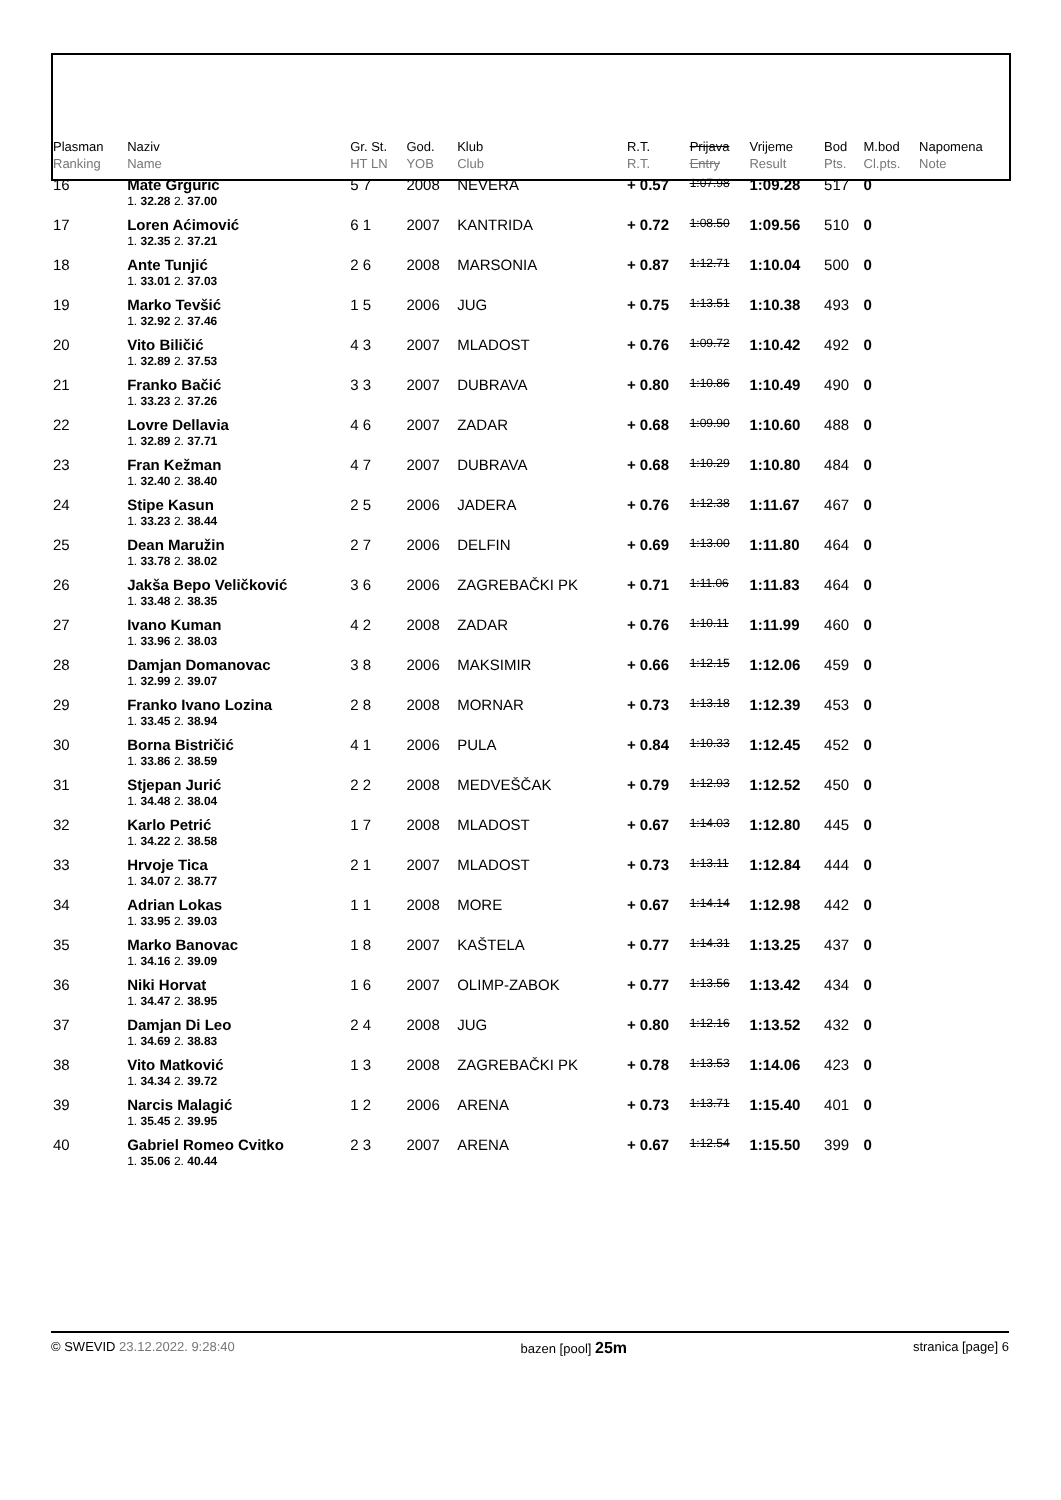| Plasman Ranking | Naziv Name | Gr. St. HT LN | God. YOB | Klub Club | R.T. R.T. | Prijava Entry | Vrijeme Result | Bod Pts. | M.bod Cl.pts. | Napomena Note |
| --- | --- | --- | --- | --- | --- | --- | --- | --- | --- | --- |
| 16 | Mate Grgurić | 5 7 | 2008 | NEVERA | + 0.57 | 1:07.98 | 1:09.28 | 517 | 0 | |
| | 1. 32.28 2. 37.00 | | | | | | | | | |
| 17 | Loren Aćimović | 6 1 | 2007 | KANTRIDA | + 0.72 | 1:08.50 | 1:09.56 | 510 | 0 | |
| | 1. 32.35 2. 37.21 | | | | | | | | | |
| 18 | Ante Tunjić | 2 6 | 2008 | MARSONIA | + 0.87 | 1:12.71 | 1:10.04 | 500 | 0 | |
| | 1. 33.01 2. 37.03 | | | | | | | | | |
| 19 | Marko Tevšić | 1 5 | 2006 | JUG | + 0.75 | 1:13.51 | 1:10.38 | 493 | 0 | |
| | 1. 32.92 2. 37.46 | | | | | | | | | |
| 20 | Vito Biličić | 4 3 | 2007 | MLADOST | + 0.76 | 1:09.72 | 1:10.42 | 492 | 0 | |
| | 1. 32.89 2. 37.53 | | | | | | | | | |
| 21 | Franko Bačić | 3 3 | 2007 | DUBRAVA | + 0.80 | 1:10.86 | 1:10.49 | 490 | 0 | |
| | 1. 33.23 2. 37.26 | | | | | | | | | |
| 22 | Lovre Dellavia | 4 6 | 2007 | ZADAR | + 0.68 | 1:09.90 | 1:10.60 | 488 | 0 | |
| | 1. 32.89 2. 37.71 | | | | | | | | | |
| 23 | Fran Kežman | 4 7 | 2007 | DUBRAVA | + 0.68 | 1:10.29 | 1:10.80 | 484 | 0 | |
| | 1. 32.40 2. 38.40 | | | | | | | | | |
| 24 | Stipe Kasun | 2 5 | 2006 | JADERA | + 0.76 | 1:12.38 | 1:11.67 | 467 | 0 | |
| | 1. 33.23 2. 38.44 | | | | | | | | | |
| 25 | Dean Maružin | 2 7 | 2006 | DELFIN | + 0.69 | 1:13.00 | 1:11.80 | 464 | 0 | |
| | 1. 33.78 2. 38.02 | | | | | | | | | |
| 26 | Jakša Bepo Veličković | 3 6 | 2006 | ZAGREBAČKI PK | + 0.71 | 1:11.06 | 1:11.83 | 464 | 0 | |
| | 1. 33.48 2. 38.35 | | | | | | | | | |
| 27 | Ivano Kuman | 4 2 | 2008 | ZADAR | + 0.76 | 1:10.11 | 1:11.99 | 460 | 0 | |
| | 1. 33.96 2. 38.03 | | | | | | | | | |
| 28 | Damjan Domanovac | 3 8 | 2006 | MAKSIMIR | + 0.66 | 1:12.15 | 1:12.06 | 459 | 0 | |
| | 1. 32.99 2. 39.07 | | | | | | | | | |
| 29 | Franko Ivano Lozina | 2 8 | 2008 | MORNAR | + 0.73 | 1:13.18 | 1:12.39 | 453 | 0 | |
| | 1. 33.45 2. 38.94 | | | | | | | | | |
| 30 | Borna Bistričić | 4 1 | 2006 | PULA | + 0.84 | 1:10.33 | 1:12.45 | 452 | 0 | |
| | 1. 33.86 2. 38.59 | | | | | | | | | |
| 31 | Stjepan Jurić | 2 2 | 2008 | MEDVEŠČAK | + 0.79 | 1:12.93 | 1:12.52 | 450 | 0 | |
| | 1. 34.48 2. 38.04 | | | | | | | | | |
| 32 | Karlo Petrić | 1 7 | 2008 | MLADOST | + 0.67 | 1:14.03 | 1:12.80 | 445 | 0 | |
| | 1. 34.22 2. 38.58 | | | | | | | | | |
| 33 | Hrvoje Tica | 2 1 | 2007 | MLADOST | + 0.73 | 1:13.11 | 1:12.84 | 444 | 0 | |
| | 1. 34.07 2. 38.77 | | | | | | | | | |
| 34 | Adrian Lokas | 1 1 | 2008 | MORE | + 0.67 | 1:14.14 | 1:12.98 | 442 | 0 | |
| | 1. 33.95 2. 39.03 | | | | | | | | | |
| 35 | Marko Banovac | 1 8 | 2007 | KAŠTELA | + 0.77 | 1:14.31 | 1:13.25 | 437 | 0 | |
| | 1. 34.16 2. 39.09 | | | | | | | | | |
| 36 | Niki Horvat | 1 6 | 2007 | OLIMP-ZABOK | + 0.77 | 1:13.56 | 1:13.42 | 434 | 0 | |
| | 1. 34.47 2. 38.95 | | | | | | | | | |
| 37 | Damjan Di Leo | 2 4 | 2008 | JUG | + 0.80 | 1:12.16 | 1:13.52 | 432 | 0 | |
| | 1. 34.69 2. 38.83 | | | | | | | | | |
| 38 | Vito Matković | 1 3 | 2008 | ZAGREBAČKI PK | + 0.78 | 1:13.53 | 1:14.06 | 423 | 0 | |
| | 1. 34.34 2. 39.72 | | | | | | | | | |
| 39 | Narcis Malagić | 1 2 | 2006 | ARENA | + 0.73 | 1:13.71 | 1:15.40 | 401 | 0 | |
| | 1. 35.45 2. 39.95 | | | | | | | | | |
| 40 | Gabriel Romeo Cvitko | 2 3 | 2007 | ARENA | + 0.67 | 1:12.54 | 1:15.50 | 399 | 0 | |
| | 1. 35.06 2. 40.44 | | | | | | | | | |
© SWEVID 23.12.2022. 9:28:40 bazen [pool] 25m stranica [page] 6